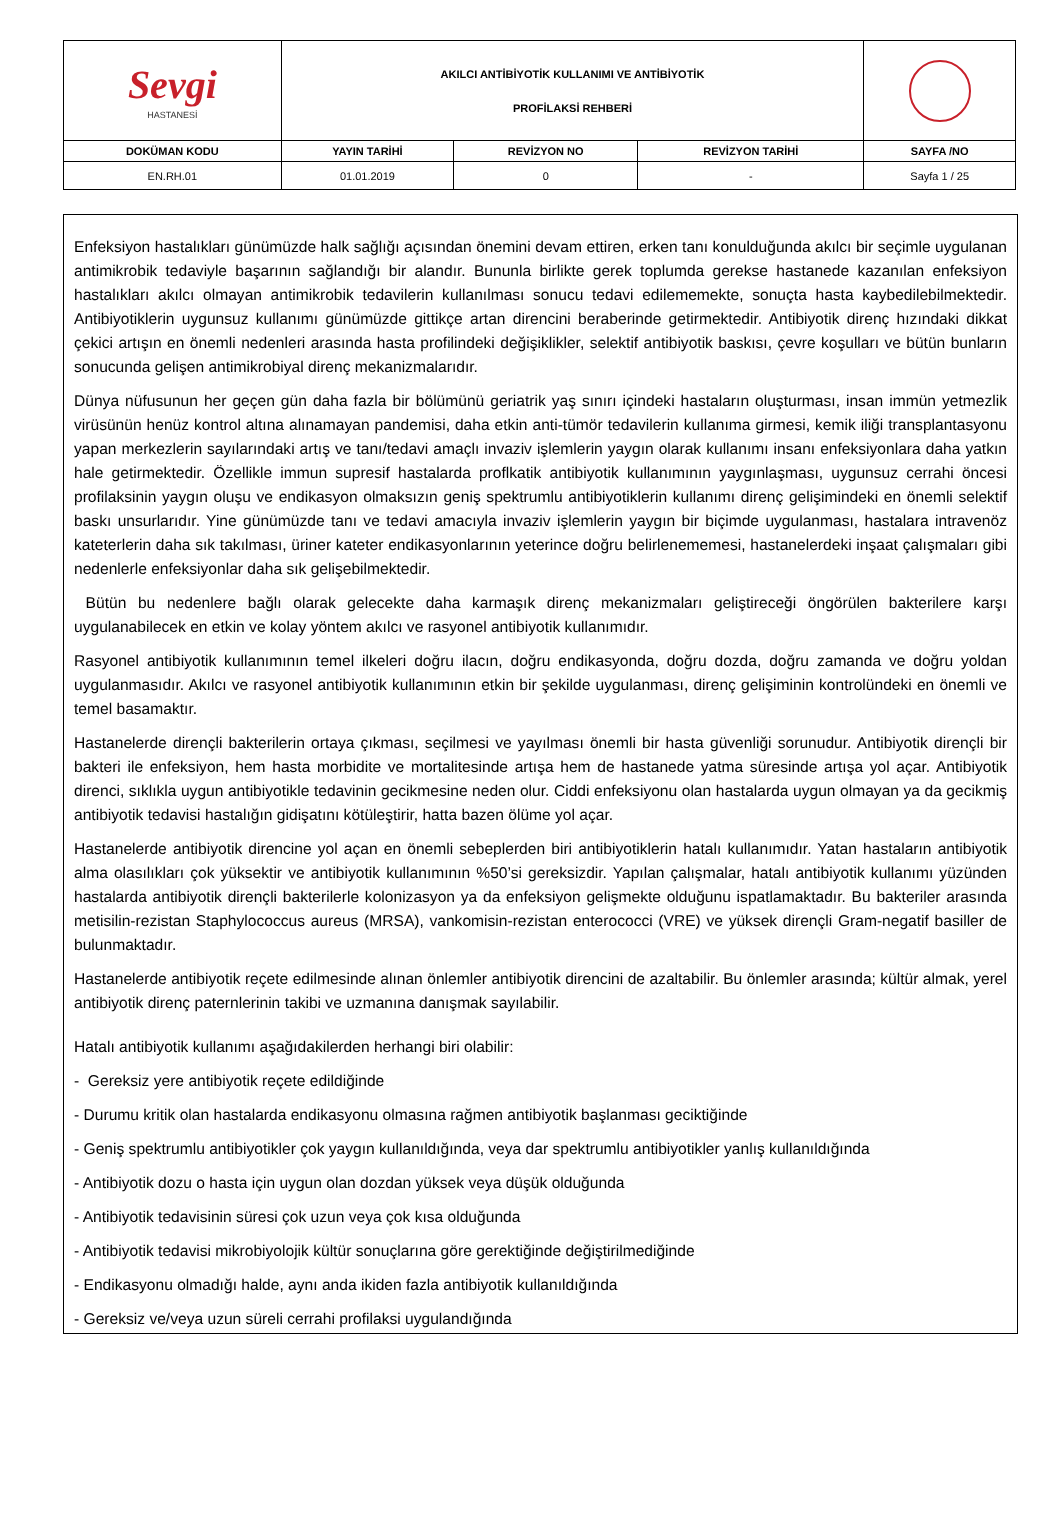| Sevgi HASTANESİ | AKILCI ANTİBİYOTİK KULLANIMI VE ANTİBİYOTİK PROFİLAKSİ REHBERİ | | | |
| DOKÜMAN KODU | YAYIN TARİHİ | REVİZYON NO | REVİZYON TARİHİ | SAYFA /NO |
| EN.RH.01 | 01.01.2019 | 0 | - | Sayfa 1 / 25 |
Enfeksiyon hastalıkları günümüzde halk sağlığı açısından önemini devam ettiren, erken tanı konulduğunda akılcı bir seçimle uygulanan antimikrobik tedaviyle başarının sağlandığı bir alandır. Bununla birlikte gerek toplumda gerekse hastanede kazanılan enfeksiyon hastalıkları akılcı olmayan antimikrobik tedavilerin kullanılması sonucu tedavi edilememekte, sonuçta hasta kaybedilebilmektedir. Antibiyotiklerin uygunsuz kullanımı günümüzde gittikçe artan direncini beraberinde getirmektedir. Antibiyotik direnç hızındaki dikkat çekici artışın en önemli nedenleri arasında hasta profilindeki değişiklikler, selektif antibiyotik baskısı, çevre koşulları ve bütün bunların sonucunda gelişen antimikrobiyal direnç mekanizmalarıdır.
Dünya nüfusunun her geçen gün daha fazla bir bölümünü geriatrik yaş sınırı içindeki hastaların oluşturması, insan immün yetmezlik virüsünün henüz kontrol altına alınamayan pandemisi, daha etkin anti-tümör tedavilerin kullanıma girmesi, kemik iliği transplantasyonu yapan merkezlerin sayılarındaki artış ve tanı/tedavi amaçlı invaziv işlemlerin yaygın olarak kullanımı insanı enfeksiyonlara daha yatkın hale getirmektedir. Özellikle immun supresif hastalarda proflkatik antibiyotik kullanımının yaygınlaşması, uygunsuz cerrahi öncesi profilaksinin yaygın oluşu ve endikasyon olmaksızın geniş spektrumlu antibiyotiklerin kullanımı direnç gelişimindeki en önemli selektif baskı unsurlarıdır. Yine günümüzde tanı ve tedavi amacıyla invaziv işlemlerin yaygın bir biçimde uygulanması, hastalara intravenöz kateterlerin daha sık takılması, üriner kateter endikasyonlarının yeterince doğru belirlenememesi, hastanelerdeki inşaat çalışmaları gibi nedenlerle enfeksiyonlar daha sık gelişebilmektedir.
Bütün bu nedenlere bağlı olarak gelecekte daha karmaşık direnç mekanizmaları geliştireceği öngörülen bakterilere karşı uygulanabilecek en etkin ve kolay yöntem akılcı ve rasyonel antibiyotik kullanımıdır.
Rasyonel antibiyotik kullanımının temel ilkeleri doğru ilacın, doğru endikasyonda, doğru dozda, doğru zamanda ve doğru yoldan uygulanmasıdır. Akılcı ve rasyonel antibiyotik kullanımının etkin bir şekilde uygulanması, direnç gelişiminin kontrolündeki en önemli ve temel basamaktır.
Hastanelerde dirençli bakterilerin ortaya çıkması, seçilmesi ve yayılması önemli bir hasta güvenliği sorunudur. Antibiyotik dirençli bir bakteri ile enfeksiyon, hem hasta morbidite ve mortalitesinde artışa hem de hastanede yatma süresinde artışa yol açar. Antibiyotik direnci, sıklıkla uygun antibiyotikle tedavinin gecikmesine neden olur. Ciddi enfeksiyonu olan hastalarda uygun olmayan ya da gecikmiş antibiyotik tedavisi hastalığın gidişatını kötüleştirir, hatta bazen ölüme yol açar.
Hastanelerde antibiyotik direncine yol açan en önemli sebeplerden biri antibiyotiklerin hatalı kullanımıdır. Yatan hastaların antibiyotik alma olasılıkları çok yüksektir ve antibiyotik kullanımının %50’si gereksizdir. Yapılan çalışmalar, hatalı antibiyotik kullanımı yüzünden hastalarda antibiyotik dirençli bakterilerle kolonizasyon ya da enfeksiyon gelişmekte olduğunu ispatlamaktadır. Bu bakteriler arasında metisilin-rezistan Staphylococcus aureus (MRSA), vankomisin-rezistan enterococci (VRE) ve yüksek dirençli Gram-negatif basiller de bulunmaktadır.
Hastanelerde antibiyotik reçete edilmesinde alınan önlemler antibiyotik direncini de azaltabilir. Bu önlemler arasında; kültür almak, yerel antibiyotik direnç paternlerinin takibi ve uzmanına danışmak sayılabilir.
Hatalı antibiyotik kullanımı aşağıdakilerden herhangi biri olabilir:
- Gereksiz yere antibiyotik reçete edildiğinde
- Durumu kritik olan hastalarda endikasyonu olmasına rağmen antibiyotik başlanması geciktiğinde
- Geniş spektrumlu antibiyotikler çok yaygın kullanıldığında, veya dar spektrumlu antibiyotikler yanlış kullanıldığında
- Antibiyotik dozu o hasta için uygun olan dozdan yüksek veya düşük olduğunda
- Antibiyotik tedavisinin süresi çok uzun veya çok kısa olduğunda
- Antibiyotik tedavisi mikrobiyolojik kültür sonuçlarına göre gerektiğinde değiştirilmediğinde
- Endikasyonu olmadığı halde, aynı anda ikiden fazla antibiyotik kullanıldığında
- Gereksiz ve/veya uzun süreli cerrahi profilaksi uygulandığında